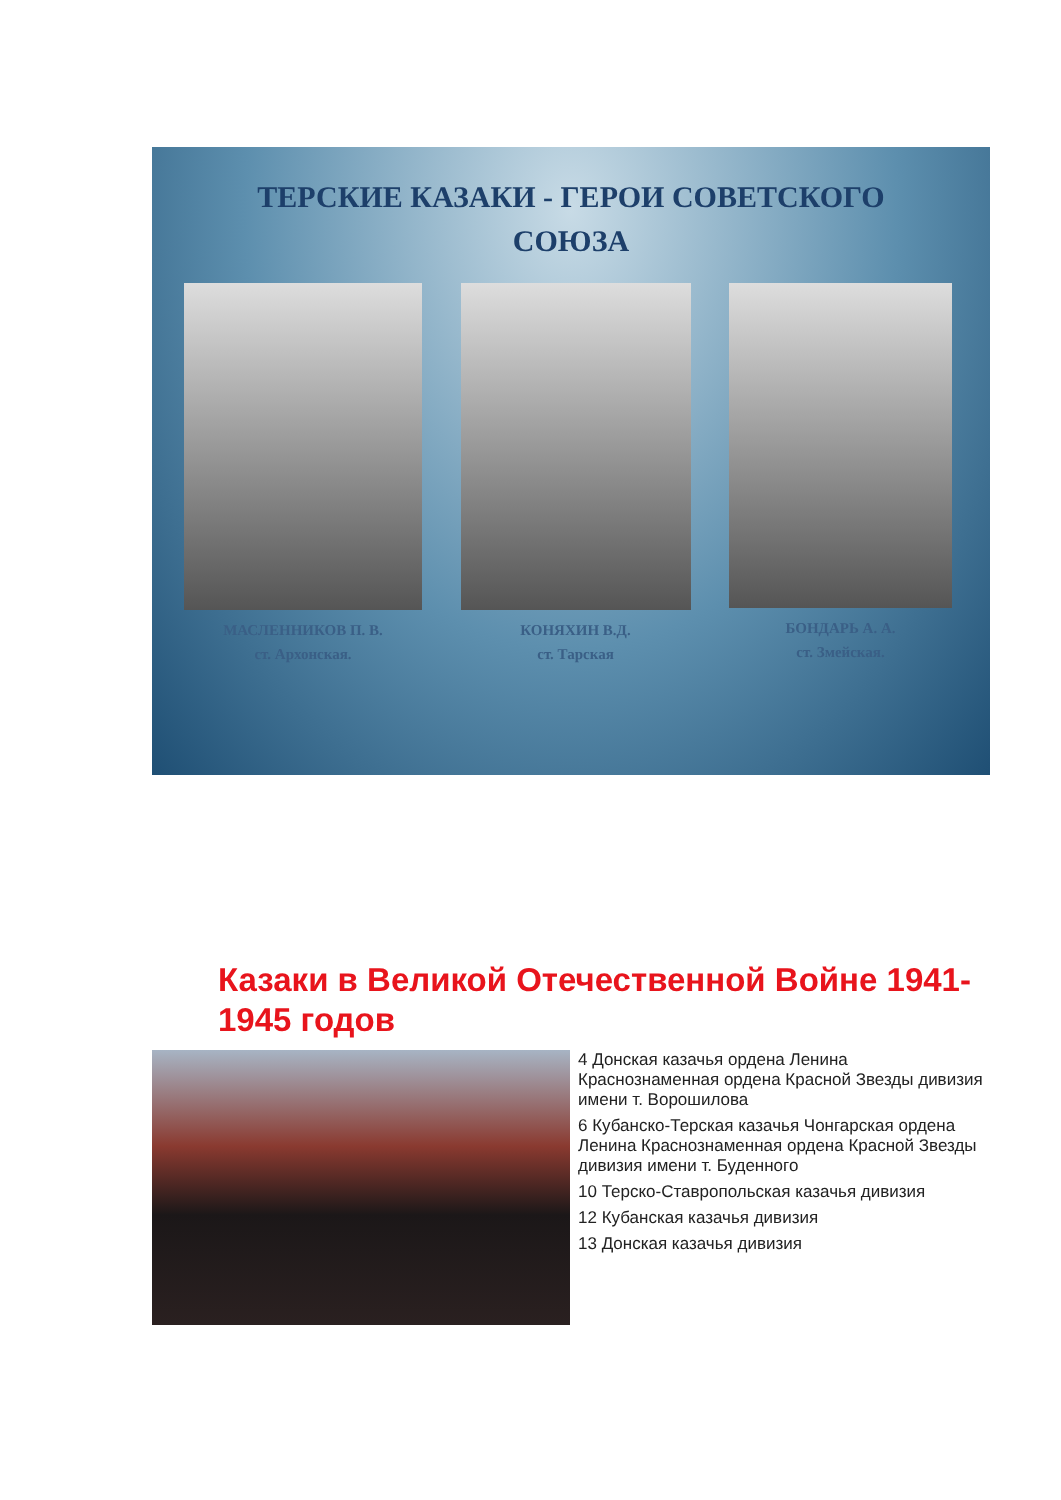ТЕРСКИЕ КАЗАКИ - ГЕРОИ СОВЕТСКОГО
СОЮЗА
МАСЛЕННИКОВ П. В.
ст. Архонская.
КОНЯХИН В.Д.
ст. Тарская
БОНДАРЬ А. А.
ст. Змейская.
Казаки в Великой Отечественной Войне 1941-1945 годов
4 Донская казачья ордена Ленина Краснознаменная ордена Красной Звезды дивизия имени т. Ворошилова
6 Кубанско-Терская казачья Чонгарская ордена Ленина Краснознаменная ордена Красной Звезды дивизия имени т. Буденного
10 Терско-Ставропольская казачья дивизия
12 Кубанская казачья дивизия
13 Донская казачья дивизия